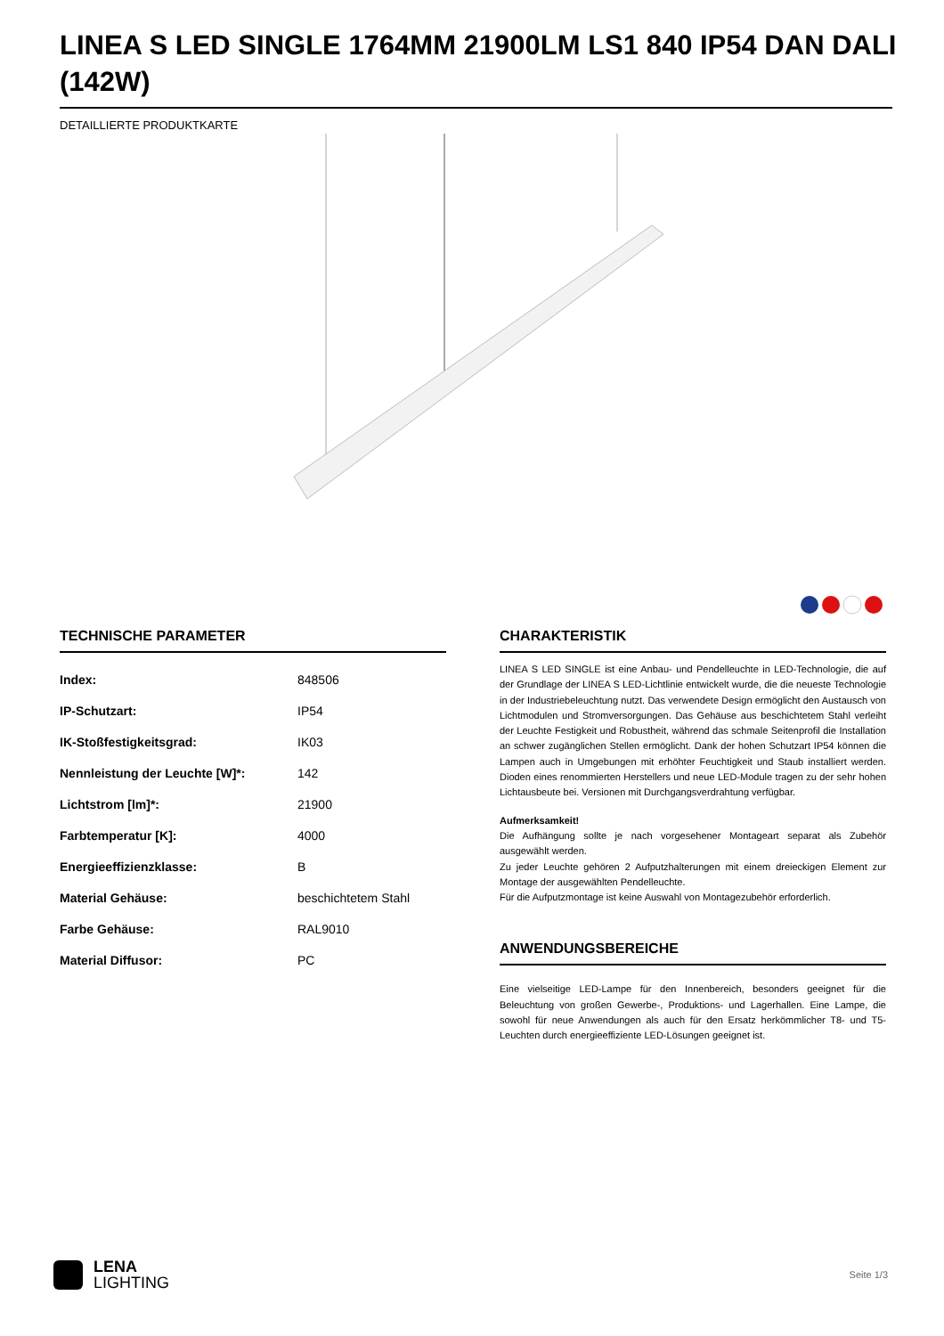LINEA S LED SINGLE 1764MM 21900LM LS1 840 IP54 DAN DALI (142W)
DETAILLIERTE PRODUKTKARTE
TECHNISCHE PARAMETER
| Index: | 848506 |
| IP-Schutzart: | IP54 |
| IK-Stoßfestigkeitsgrad: | IK03 |
| Nennleistung der Leuchte [W]*: | 142 |
| Lichtstrom [lm]*: | 21900 |
| Farbtemperatur [K]: | 4000 |
| Energieeffizienzklasse: | B |
| Material Gehäuse: | beschichtetem Stahl |
| Farbe Gehäuse: | RAL9010 |
| Material Diffusor: | PC |
CHARAKTERISTIK
LINEA S LED SINGLE ist eine Anbau- und Pendelleuchte in LED-Technologie, die auf der Grundlage der LINEA S LED-Lichtlinie entwickelt wurde, die die neueste Technologie in der Industriebeleuchtung nutzt. Das verwendete Design ermöglicht den Austausch von Lichtmodulen und Stromversorgungen. Das Gehäuse aus beschichtetem Stahl verleiht der Leuchte Festigkeit und Robustheit, während das schmale Seitenprofil die Installation an schwer zugänglichen Stellen ermöglicht. Dank der hohen Schutzart IP54 können die Lampen auch in Umgebungen mit erhöhter Feuchtigkeit und Staub installiert werden. Dioden eines renommierten Herstellers und neue LED-Module tragen zu der sehr hohen Lichtausbeute bei. Versionen mit Durchgangsverdrahtung verfügbar.
Aufmerksamkeit!
Die Aufhängung sollte je nach vorgesehener Montageart separat als Zubehör ausgewählt werden.
Zu jeder Leuchte gehören 2 Aufputzhalterungen mit einem dreieckigen Element zur Montage der ausgewählten Pendelleuchte.
Für die Aufputzmontage ist keine Auswahl von Montagezubehör erforderlich.
ANWENDUNGSBEREICHE
Eine vielseitige LED-Lampe für den Innenbereich, besonders geeignet für die Beleuchtung von großen Gewerbe-, Produktions- und Lagerhallen. Eine Lampe, die sowohl für neue Anwendungen als auch für den Ersatz herkömmlicher T8- und T5-Leuchten durch energieeffiziente LED-Lösungen geeignet ist.
LENA
LIGHTING
Seite 1/3